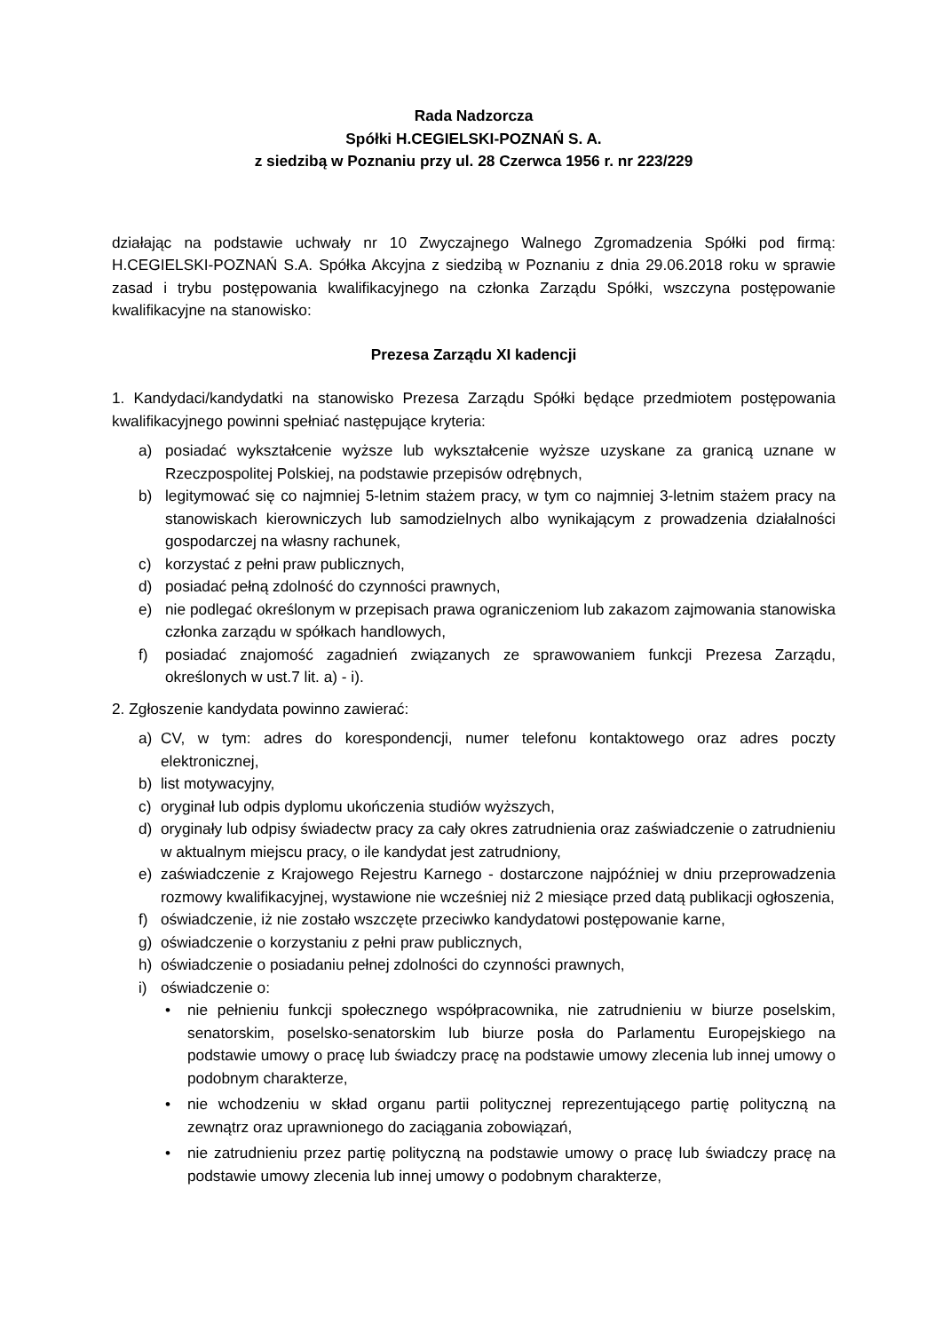Rada Nadzorcza
Spółki H.CEGIELSKI-POZNAŃ S. A.
z siedzibą w Poznaniu przy ul. 28 Czerwca 1956 r. nr 223/229
działając na podstawie uchwały nr 10 Zwyczajnego Walnego Zgromadzenia Spółki pod firmą: H.CEGIELSKI-POZNAŃ S.A. Spółka Akcyjna z siedzibą w Poznaniu z dnia 29.06.2018 roku w sprawie zasad i trybu postępowania kwalifikacyjnego na członka Zarządu Spółki, wszczyna postępowanie kwalifikacyjne na stanowisko:
Prezesa Zarządu XI kadencji
1. Kandydaci/kandydatki na stanowisko Prezesa Zarządu Spółki będące przedmiotem postępowania kwalifikacyjnego powinni spełniać następujące kryteria:
a) posiadać wykształcenie wyższe lub wykształcenie wyższe uzyskane za granicą uznane w Rzeczpospolitej Polskiej, na podstawie przepisów odrębnych,
b) legitymować się co najmniej 5-letnim stażem pracy, w tym co najmniej 3-letnim stażem pracy na stanowiskach kierowniczych lub samodzielnych albo wynikającym z prowadzenia działalności gospodarczej na własny rachunek,
c) korzystać z pełni praw publicznych,
d) posiadać pełną zdolność do czynności prawnych,
e) nie podlegać określonym w przepisach prawa ograniczeniom lub zakazom zajmowania stanowiska członka zarządu w spółkach handlowych,
f) posiadać znajomość zagadnień związanych ze sprawowaniem funkcji Prezesa Zarządu, określonych w ust.7 lit. a) - i).
2. Zgłoszenie kandydata powinno zawierać:
a) CV, w tym: adres do korespondencji, numer telefonu kontaktowego oraz adres poczty elektronicznej,
b) list motywacyjny,
c) oryginał lub odpis dyplomu ukończenia studiów wyższych,
d) oryginały lub odpisy świadectw pracy za cały okres zatrudnienia oraz zaświadczenie o zatrudnieniu w aktualnym miejscu pracy, o ile kandydat jest zatrudniony,
e) zaświadczenie z Krajowego Rejestru Karnego - dostarczone najpóźniej w dniu przeprowadzenia rozmowy kwalifikacyjnej, wystawione nie wcześniej niż 2 miesiące przed datą publikacji ogłoszenia,
f) oświadczenie, iż nie zostało wszczęte przeciwko kandydatowi postępowanie karne,
g) oświadczenie o korzystaniu z pełni praw publicznych,
h) oświadczenie o posiadaniu pełnej zdolności do czynności prawnych,
i) oświadczenie o:
• nie pełnieniu funkcji społecznego współpracownika, nie zatrudnieniu w biurze poselskim, senatorskim, poselsko-senatorskim lub biurze posła do Parlamentu Europejskiego na podstawie umowy o pracę lub świadczy pracę na podstawie umowy zlecenia lub innej umowy o podobnym charakterze,
• nie wchodzeniu w skład organu partii politycznej reprezentującego partię polityczną na zewnątrz oraz uprawnionego do zaciągania zobowiązań,
• nie zatrudnieniu przez partię polityczną na podstawie umowy o pracę lub świadczy pracę na podstawie umowy zlecenia lub innej umowy o podobnym charakterze,